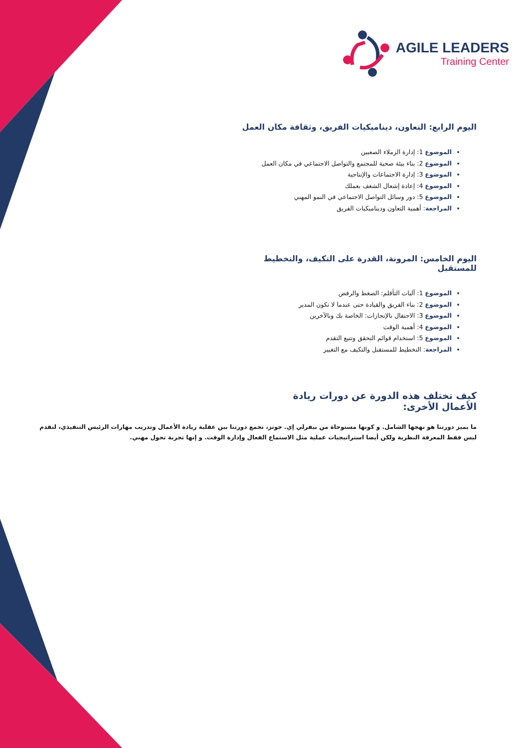AGILE LEADERS
Training Center
اليوم الرابع: التعاون، ديناميكيات الفريق، وثقافة مكان العمل
الموضوع 1: إدارة الزملاء الصعبين
الموضوع 2: بناء بيئة صحية للمجتمع والتواصل الاجتماعي في مكان العمل
الموضوع 3: إدارة الاجتماعات والإنتاجية
الموضوع 4: إعادة إشعال الشغف بعملك
الموضوع 5: دور وسائل التواصل الاجتماعي في النمو المهني
المراجعة: أهمية التعاون وديناميكيات الفريق
اليوم الخامس: المرونة، القدرة على التكيف، والتخطيط للمستقبل
الموضوع 1: آليات التأقلم: الضغط والرفض
الموضوع 2: بناء الفريق والقيادة حتى عندما لا تكون المدير
الموضوع 3: الاحتفال بالإنجازات: الخاصة بك وبالآخرين
الموضوع 4: أهمية الوقت
الموضوع 5: استخدام قوائم التحقق وتتبع التقدم
المراجعة: التخطيط للمستقبل والتكيف مع التغيير
كيف تختلف هذه الدورة عن دورات ريادة الأعمال الأخرى:
ما يميز دورتنا هو نهجها الشامل. و كونها مستوحاة من بيفرلي إي. جونز، تجمع دورتنا بين عقلية ريادة الأعمال وتدريب مهارات الرئيس التنفيذي، لتقدم ليس فقط المعرفة النظرية ولكن أيضا استراتيجيات عملية مثل الاستماع الفعال وإدارة الوقت. و إنها تجربة تحول مهني.